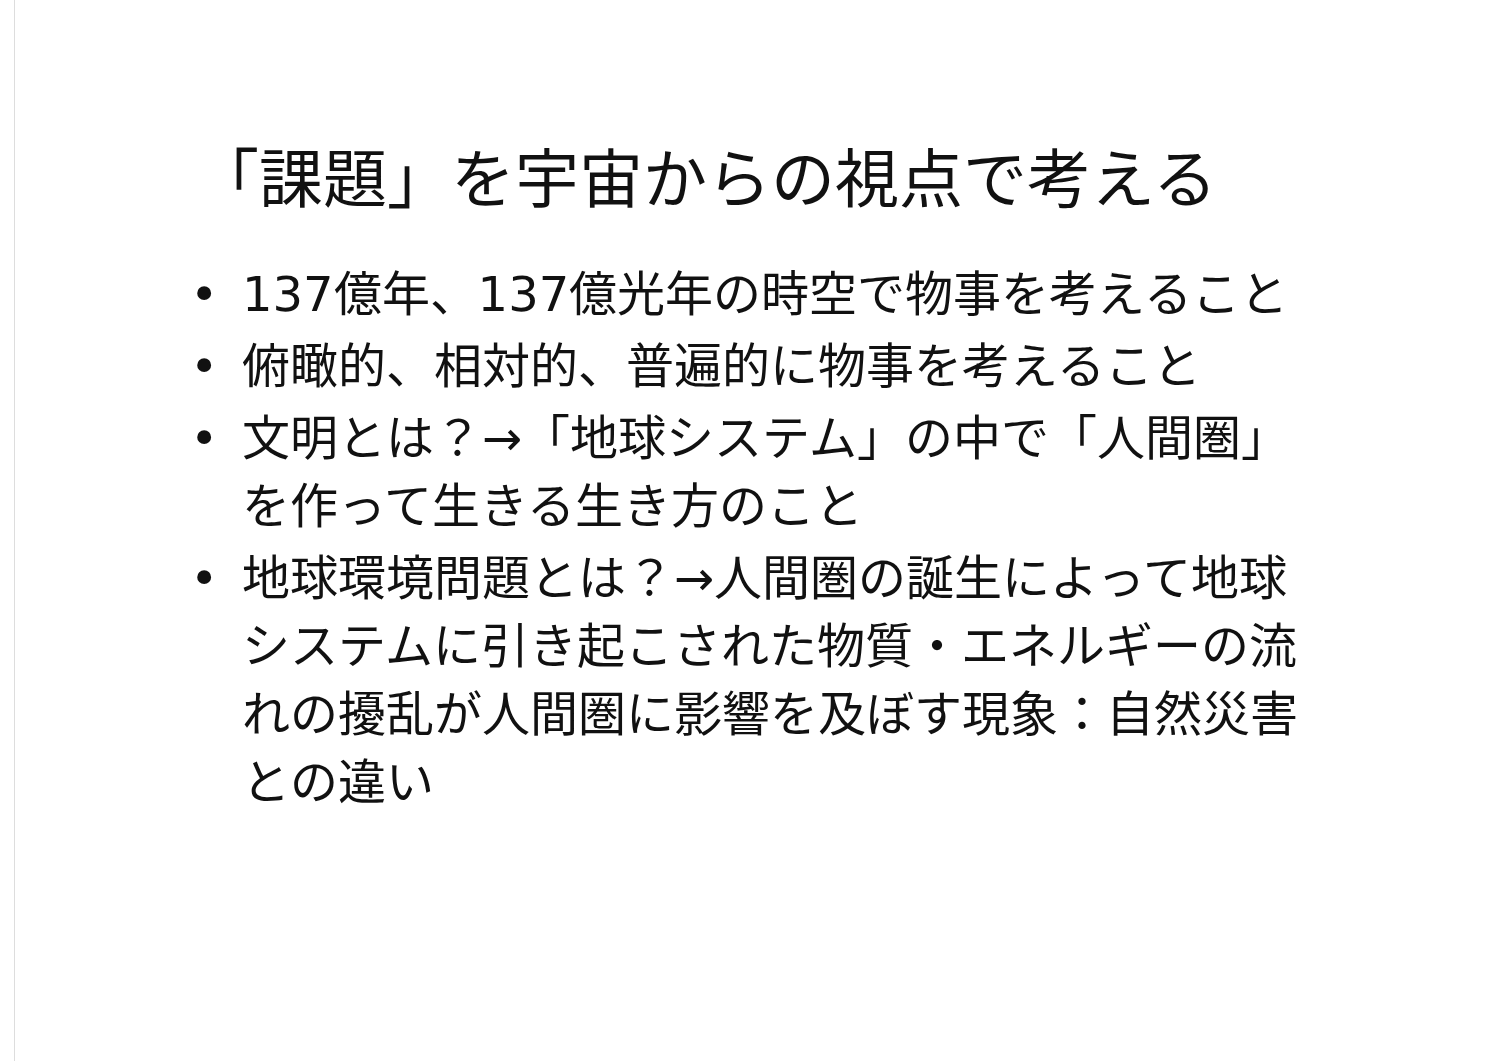「課題」を宇宙からの視点で考える
• 137億年、137億光年の時空で物事を考えること
• 俯瞰的、相対的、普遍的に物事を考えること
• 文明とは？→「地球システム」の中で「人間圏」を作って生きる生き方のこと
• 地球環境問題とは？→人間圏の誕生によって地球システムに引き起こされた物質・エネルギーの流れの擾乱が人間圏に影響を及ぼす現象：自然災害との違い